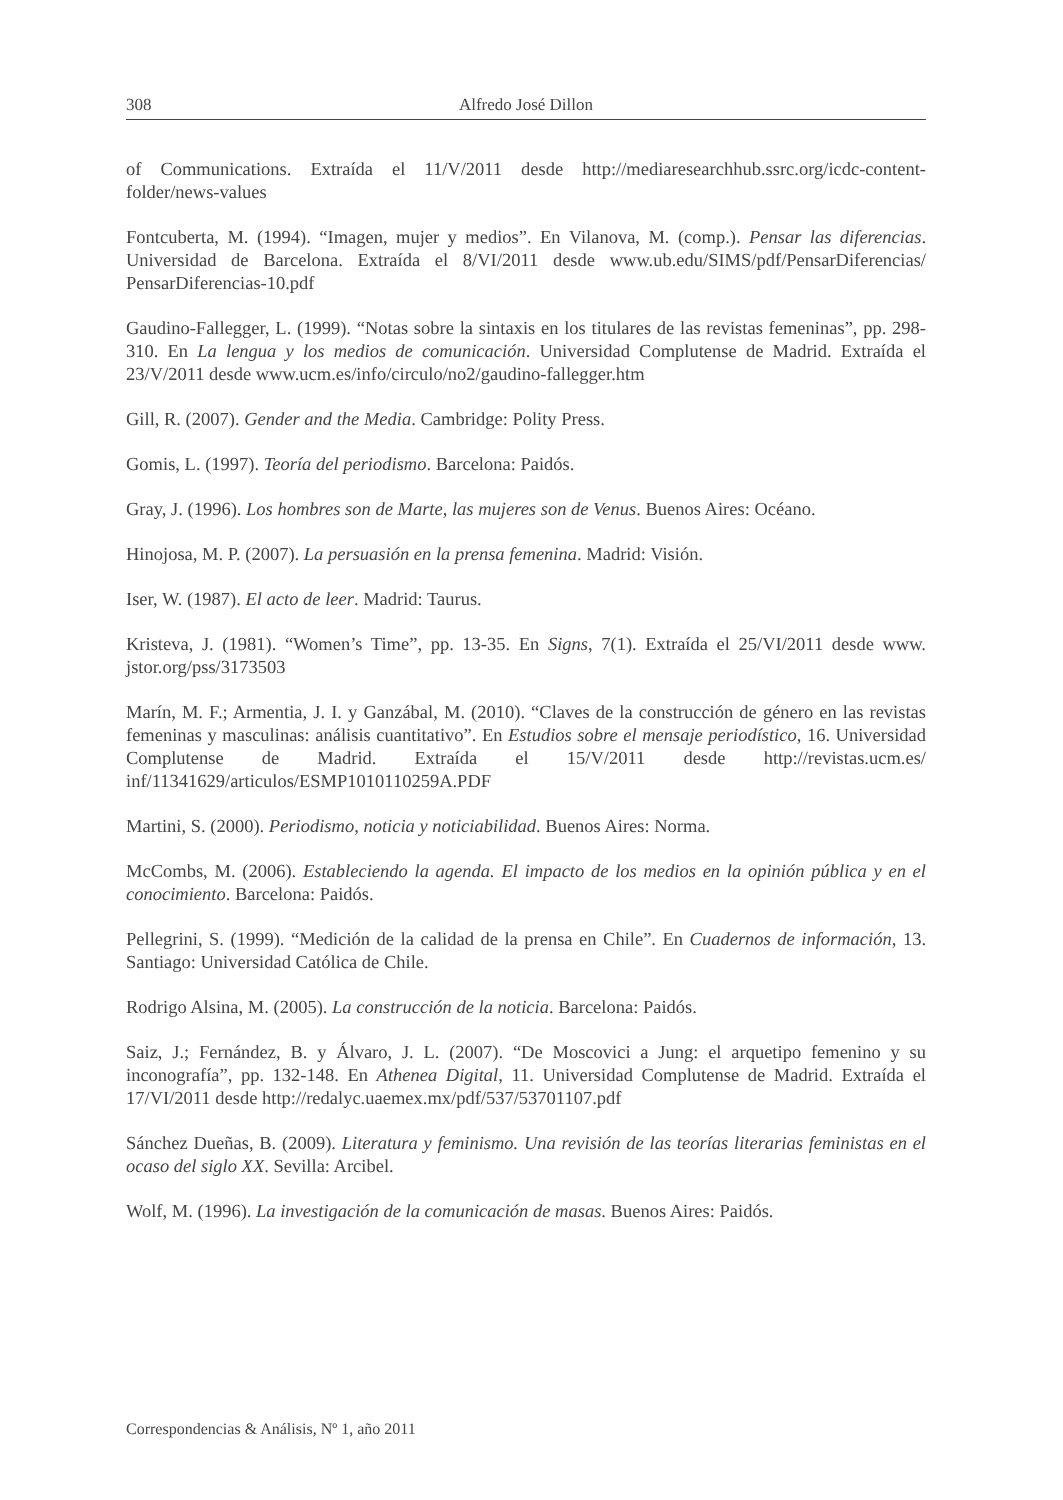308 Alfredo José Dillon
of Communications. Extraída el 11/V/2011 desde http://mediaresearchhub.ssrc.org/icdc-content-folder/news-values
Fontcuberta, M. (1994). “Imagen, mujer y medios”. En Vilanova, M. (comp.). Pensar las diferencias. Universidad de Barcelona. Extraída el 8/VI/2011 desde www.ub.edu/SIMS/pdf/PensarDiferencias/ PensarDiferencias-10.pdf
Gaudino-Fallegger, L. (1999). “Notas sobre la sintaxis en los titulares de las revistas femeninas”, pp. 298-310. En La lengua y los medios de comunicación. Universidad Complutense de Madrid. Extraída el 23/V/2011 desde www.ucm.es/info/circulo/no2/gaudino-fallegger.htm
Gill, R. (2007). Gender and the Media. Cambridge: Polity Press.
Gomis, L. (1997). Teoría del periodismo. Barcelona: Paidós.
Gray, J. (1996). Los hombres son de Marte, las mujeres son de Venus. Buenos Aires: Océano.
Hinojosa, M. P. (2007). La persuasión en la prensa femenina. Madrid: Visión.
Iser, W. (1987). El acto de leer. Madrid: Taurus.
Kristeva, J. (1981). “Women’s Time”, pp. 13-35. En Signs, 7(1). Extraída el 25/VI/2011 desde www. jstor.org/pss/3173503
Marín, M. F.; Armentia, J. I. y Ganzábal, M. (2010). “Claves de la construcción de género en las revistas femeninas y masculinas: análisis cuantitativo”. En Estudios sobre el mensaje periodístico, 16. Universidad Complutense de Madrid. Extraída el 15/V/2011 desde http://revistas.ucm.es/ inf/11341629/articulos/ESMP1010110259A.PDF
Martini, S. (2000). Periodismo, noticia y noticiabilidad. Buenos Aires: Norma.
McCombs, M. (2006). Estableciendo la agenda. El impacto de los medios en la opinión pública y en el conocimiento. Barcelona: Paidós.
Pellegrini, S. (1999). “Medición de la calidad de la prensa en Chile”. En Cuadernos de información, 13. Santiago: Universidad Católica de Chile.
Rodrigo Alsina, M. (2005). La construcción de la noticia. Barcelona: Paidós.
Saiz, J.; Fernández, B. y Álvaro, J. L. (2007). “De Moscovici a Jung: el arquetipo femenino y su inconografía”, pp. 132-148. En Athenea Digital, 11. Universidad Complutense de Madrid. Extraída el 17/VI/2011 desde http://redalyc.uaemex.mx/pdf/537/53701107.pdf
Sánchez Dueñas, B. (2009). Literatura y feminismo. Una revisión de las teorías literarias feministas en el ocaso del siglo XX. Sevilla: Arcibel.
Wolf, M. (1996). La investigación de la comunicación de masas. Buenos Aires: Paidós.
Correspondencias & Análisis, Nº 1, año 2011